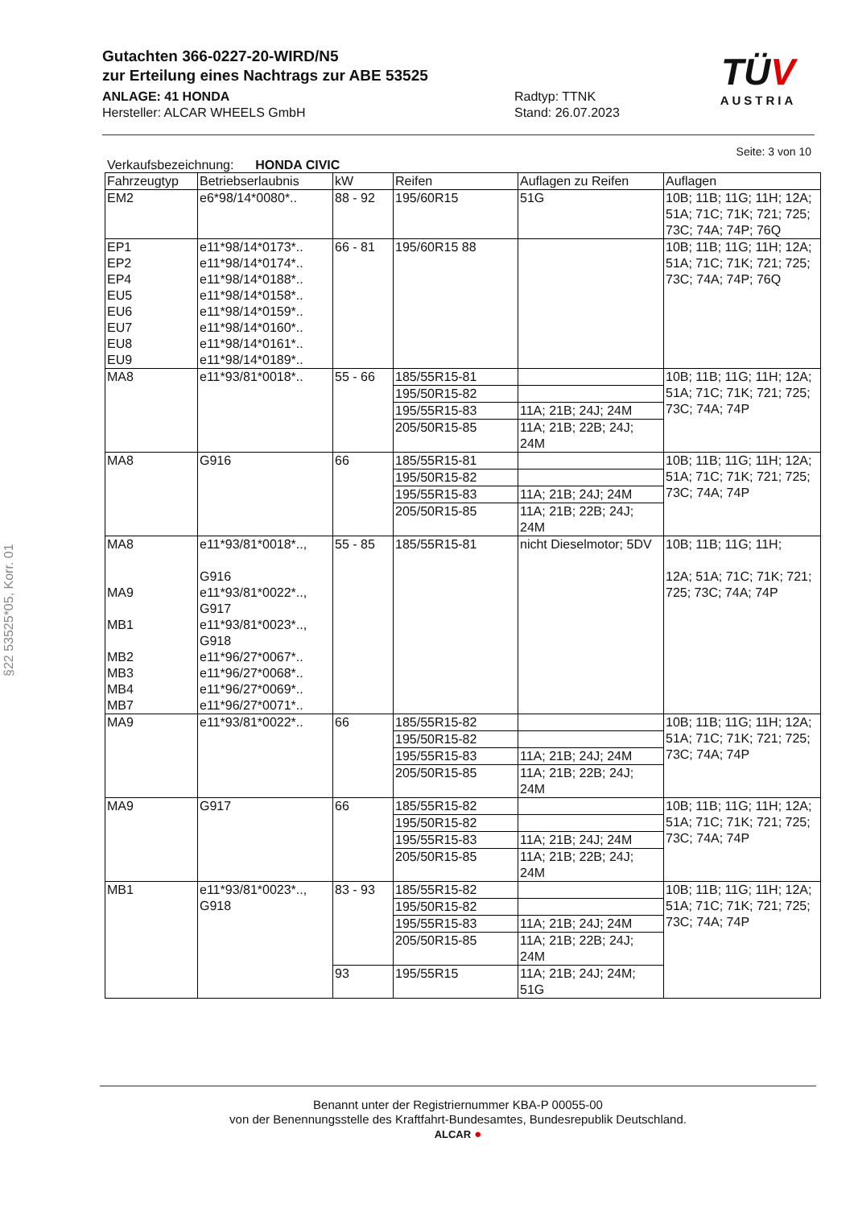Gutachten 366-0227-20-WIRD/N5
zur Erteilung eines Nachtrags zur ABE 53525
ANLAGE: 41 HONDA
Hersteller: ALCAR WHEELS GmbH
Radtyp: TTNK
Stand: 26.07.2023
TÜV
AUSTRIA
§22 53525*05, Korr. 01
Seite: 3 von 10
Verkaufsbezeichnung: HONDA CIVIC
| Fahrzeugtyp | Betriebserlaubnis | kW | Reifen | Auflagen zu Reifen | Auflagen |
| --- | --- | --- | --- | --- | --- |
| EM2 | e6*98/14*0080*.. | 88 - 92 | 195/60R15 | 51G | 10B; 11B; 11G; 11H; 12A; 51A; 71C; 71K; 721; 725; 73C; 74A; 74P; 76Q |
| EP1 EP2 EP4 EU5 EU6 EU7 EU8 EU9 | e11*98/14*0173*.. e11*98/14*0174*.. e11*98/14*0188*.. e11*98/14*0158*.. e11*98/14*0159*.. e11*98/14*0160*.. e11*98/14*0161*.. e11*98/14*0189*.. | 66 - 81 | 195/60R15 88 | | 10B; 11B; 11G; 11H; 12A; 51A; 71C; 71K; 721; 725; 73C; 74A; 74P; 76Q |
| MA8 | e11*93/81*0018*.. | 55 - 66 | 185/55R15-81 | | 10B; 11B; 11G; 11H; 12A; 51A; 71C; 71K; 721; 725; 73C; 74A; 74P |
| | | | 195/50R15-82 | | |
| | | | 195/55R15-83 | 11A; 21B; 24J; 24M | |
| | | | 205/50R15-85 | 11A; 21B; 22B; 24J; 24M | |
| MA8 | G916 | 66 | 185/55R15-81 | | 10B; 11B; 11G; 11H; 12A; 51A; 71C; 71K; 721; 725; 73C; 74A; 74P |
| | | | 195/50R15-82 | | |
| | | | 195/55R15-83 | 11A; 21B; 24J; 24M | |
| | | | 205/50R15-85 | 11A; 21B; 22B; 24J; 24M | |
| MA8 MA9 MB1 MB2 MB3 MB4 MB7 | e11*93/81*0018*.., G916 e11*93/81*0022*.., G917 e11*93/81*0023*.., G918 e11*96/27*0067*.. e11*96/27*0068*.. e11*96/27*0069*.. e11*96/27*0071*.. | 55 - 85 | 185/55R15-81 | nicht Dieselmotor; 5DV | 10B; 11B; 11G; 11H; 12A; 51A; 71C; 71K; 721; 725; 73C; 74A; 74P |
| MA9 | e11*93/81*0022*.. | 66 | 185/55R15-82 | | 10B; 11B; 11G; 11H; 12A; 51A; 71C; 71K; 721; 725; 73C; 74A; 74P |
| | | | 195/50R15-82 | | |
| | | | 195/55R15-83 | 11A; 21B; 24J; 24M | |
| | | | 205/50R15-85 | 11A; 21B; 22B; 24J; 24M | |
| MA9 | G917 | 66 | 185/55R15-82 | | 10B; 11B; 11G; 11H; 12A; 51A; 71C; 71K; 721; 725; 73C; 74A; 74P |
| | | | 195/50R15-82 | | |
| | | | 195/55R15-83 | 11A; 21B; 24J; 24M | |
| | | | 205/50R15-85 | 11A; 21B; 22B; 24J; 24M | |
| MB1 | e11*93/81*0023*.., G918 | 83 - 93 | 185/55R15-82 | | 10B; 11B; 11G; 11H; 12A; 51A; 71C; 71K; 721; 725; 73C; 74A; 74P |
| | | | 195/50R15-82 | | |
| | | | 195/55R15-83 | 11A; 21B; 24J; 24M | |
| | | | 205/50R15-85 | 11A; 21B; 22B; 24J; 24M | |
| | | 93 | 195/55R15 | 11A; 21B; 24J; 24M; 51G | |
Benannt unter der Registriernummer KBA-P 00055-00
von der Benennungsstelle des Kraftfahrt-Bundesamtes, Bundesrepublik Deutschland.
ALCAR ●